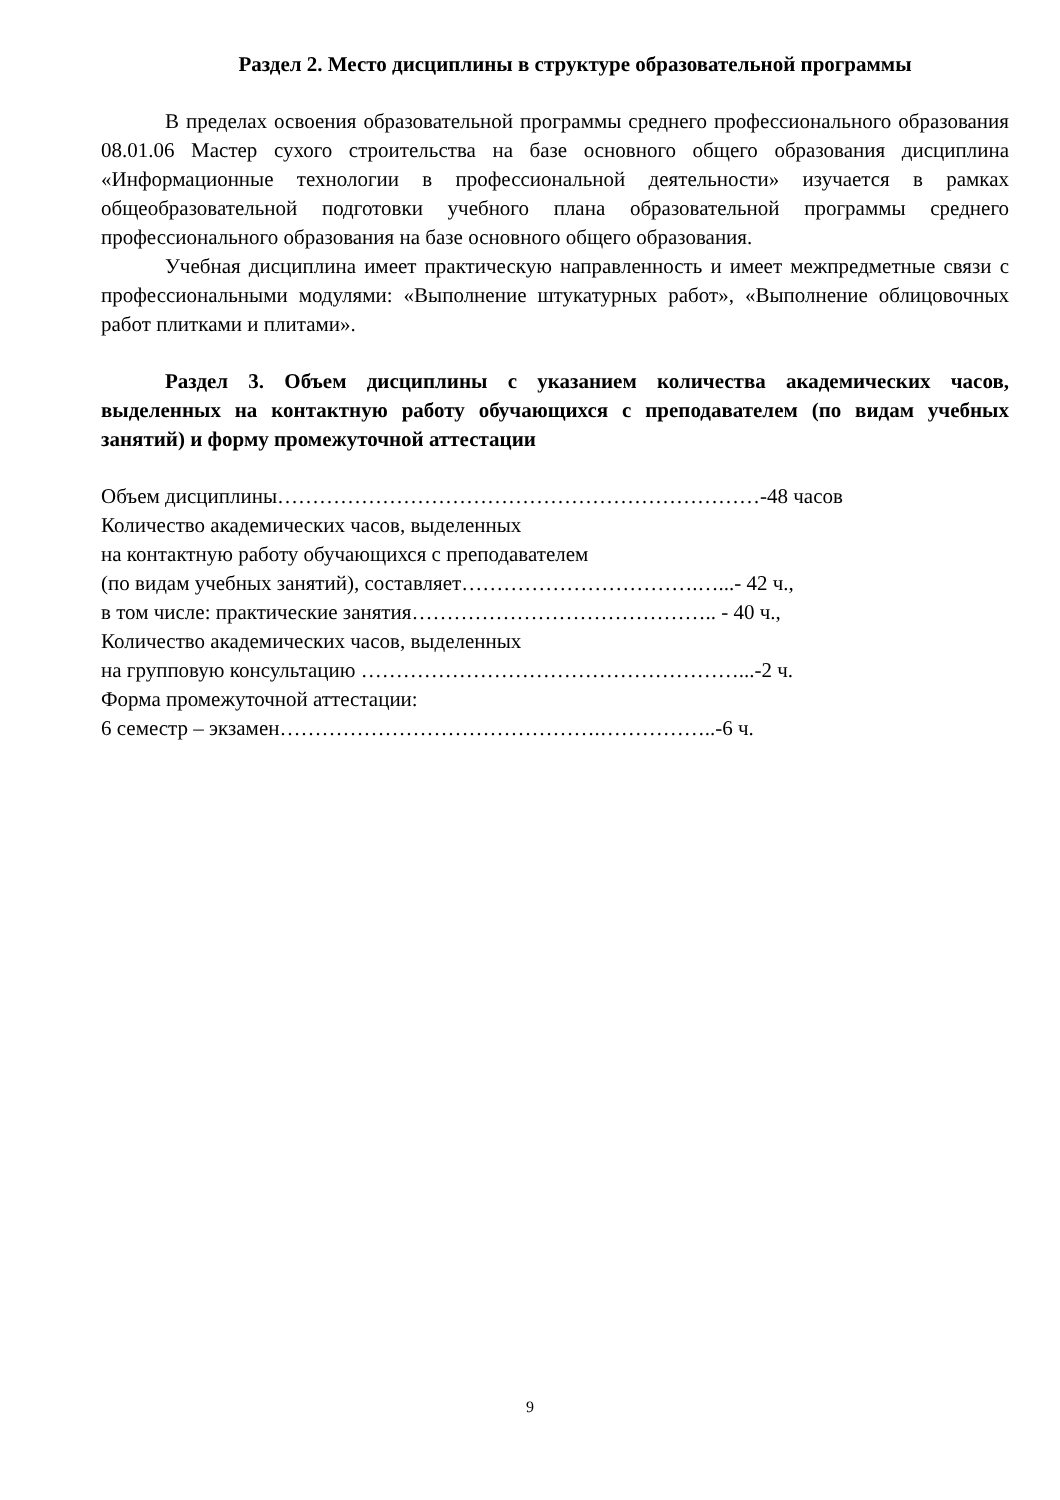Раздел 2. Место дисциплины в структуре образовательной программы
В пределах освоения образовательной программы среднего профессионального образования 08.01.06 Мастер сухого строительства на базе основного общего образования дисциплина «Информационные технологии в профессиональной деятельности» изучается в рамках общеобразовательной подготовки учебного плана образовательной программы среднего профессионального образования на базе основного общего образования.
Учебная дисциплина имеет практическую направленность и имеет межпредметные связи с профессиональными модулями: «Выполнение штукатурных работ», «Выполнение облицовочных работ плитками и плитами».
Раздел 3. Объем дисциплины с указанием количества академических часов, выделенных на контактную работу обучающихся с преподавателем (по видам учебных занятий) и форму промежуточной аттестации
Объем дисциплины……………………………………………………………-48 часов
Количество академических часов, выделенных
на контактную работу обучающихся с преподавателем
(по видам учебных занятий), составляет…………………………….…...- 42 ч.,
в том числе: практические занятия…………………………………….. - 40 ч.,
Количество академических часов, выделенных
на групповую консультацию ………………………………………………...-2 ч.
Форма промежуточной аттестации:
6 семестр – экзамен……………………………………….……………..-6 ч.
9